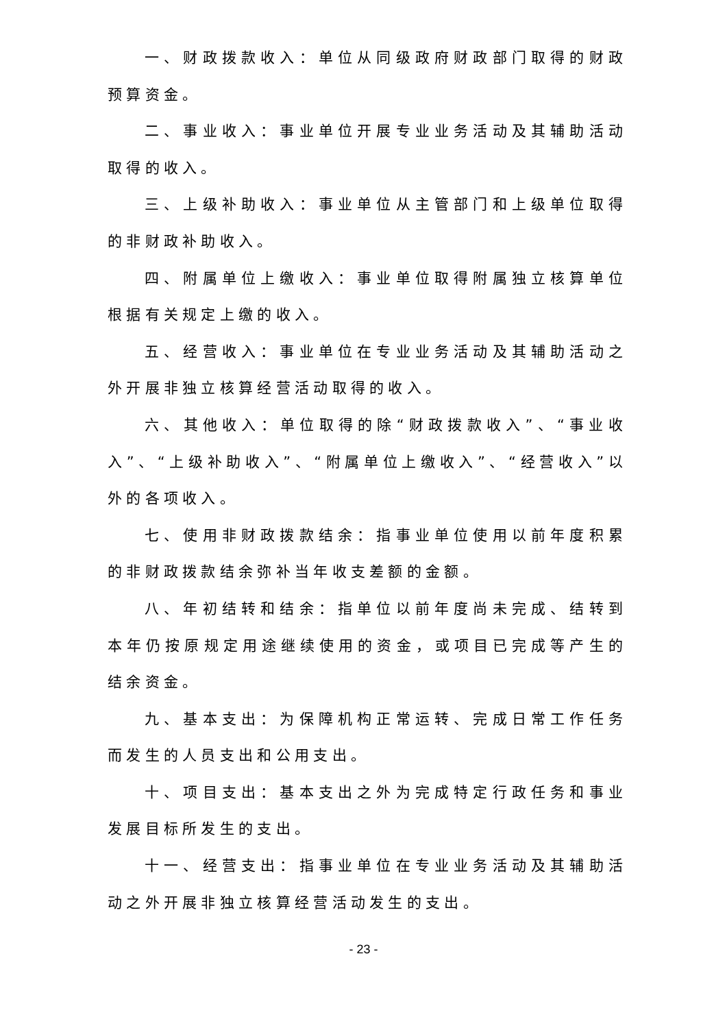一、财政拨款收入：单位从同级政府财政部门取得的财政预算资金。
二、事业收入：事业单位开展专业业务活动及其辅助活动取得的收入。
三、上级补助收入：事业单位从主管部门和上级单位取得的非财政补助收入。
四、附属单位上缴收入：事业单位取得附属独立核算单位根据有关规定上缴的收入。
五、经营收入：事业单位在专业业务活动及其辅助活动之外开展非独立核算经营活动取得的收入。
六、其他收入：单位取得的除“财政拨款收入”、“事业收入”、“上级补助收入”、“附属单位上缴收入”、“经营收入”以外的各项收入。
七、使用非财政拨款结余：指事业单位使用以前年度积累的非财政拨款结余弥补当年收支差额的金额。
八、年初结转和结余：指单位以前年度尚未完成、结转到本年仍按原规定用途继续使用的资金，或项目已完成等产生的结余资金。
九、基本支出：为保障机构正常运转、完成日常工作任务而发生的人员支出和公用支出。
十、项目支出：基本支出之外为完成特定行政任务和事业发展目标所发生的支出。
十一、经营支出：指事业单位在专业业务活动及其辅助活动之外开展非独立核算经营活动发生的支出。
- 23 -